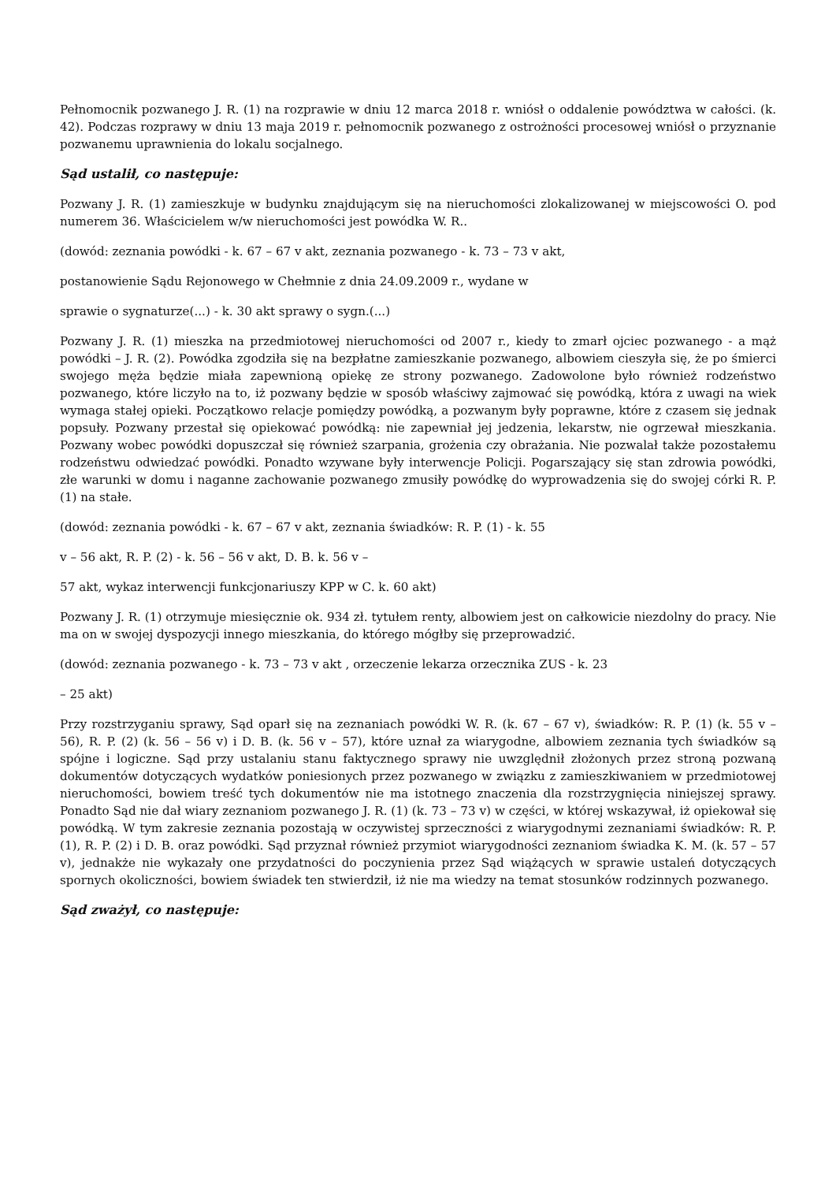Pełnomocnik pozwanego J. R. (1) na rozprawie w dniu 12 marca 2018 r. wniósł o oddalenie powództwa w całości. (k. 42). Podczas rozprawy w dniu 13 maja 2019 r. pełnomocnik pozwanego z ostrożności procesowej wniósł o przyznanie pozwanemu uprawnienia do lokalu socjalnego.
Sąd ustalił, co następuje:
Pozwany J. R. (1) zamieszkuje w budynku znajdującym się na nieruchomości zlokalizowanej w miejscowości O. pod numerem 36. Właścicielem w/w nieruchomości jest powódka W. R..
(dowód: zeznania powódki - k. 67 – 67 v akt, zeznania pozwanego - k. 73 – 73 v akt,
postanowienie Sądu Rejonowego w Chełmnie z dnia 24.09.2009 r., wydane w
sprawie o sygnaturze(...) - k. 30 akt sprawy o sygn.(...)
Pozwany J. R. (1) mieszka na przedmiotowej nieruchomości od 2007 r., kiedy to zmarł ojciec pozwanego - a mąż powódki – J. R. (2). Powódka zgodziła się na bezpłatne zamieszkanie pozwanego, albowiem cieszyła się, że po śmierci swojego męża będzie miała zapewnioną opiekę ze strony pozwanego. Zadowolone było również rodzeństwo pozwanego, które liczyło na to, iż pozwany będzie w sposób właściwy zajmować się powódką, która z uwagi na wiek wymaga stałej opieki. Początkowo relacje pomiędzy powódką, a pozwanym były poprawne, które z czasem się jednak popsuły. Pozwany przestał się opiekować powódką: nie zapewniał jej jedzenia, lekarstw, nie ogrzewał mieszkania. Pozwany wobec powódki dopuszczał się również szarpania, grożenia czy obrażania. Nie pozwalał także pozostałemu rodzeństwu odwiedzać powódki. Ponadto wzywane były interwencje Policji. Pogarszający się stan zdrowia powódki, złe warunki w domu i naganne zachowanie pozwanego zmusiły powódkę do wyprowadzenia się do swojej córki R. P. (1) na stałe.
(dowód: zeznania powódki - k. 67 – 67 v akt, zeznania świadków: R. P. (1) - k. 55
v – 56 akt, R. P. (2) - k. 56 – 56 v akt, D. B. k. 56 v –
57 akt, wykaz interwencji funkcjonariuszy KPP w C. k. 60 akt)
Pozwany J. R. (1) otrzymuje miesięcznie ok. 934 zł. tytułem renty, albowiem jest on całkowicie niezdolny do pracy. Nie ma on w swojej dyspozycji innego mieszkania, do którego mógłby się przeprowadzić.
(dowód: zeznania pozwanego - k. 73 – 73 v akt , orzeczenie lekarza orzecznika ZUS - k. 23
– 25 akt)
Przy rozstrzyganiu sprawy, Sąd oparł się na zeznaniach powódki W. R. (k. 67 – 67 v), świadków: R. P. (1) (k. 55 v – 56), R. P. (2) (k. 56 – 56 v) i D. B. (k. 56 v – 57), które uznał za wiarygodne, albowiem zeznania tych świadków są spójne i logiczne. Sąd przy ustalaniu stanu faktycznego sprawy nie uwzględnił złożonych przez stroną pozwaną dokumentów dotyczących wydatków poniesionych przez pozwanego w związku z zamieszkiwaniem w przedmiotowej nieruchomości, bowiem treść tych dokumentów nie ma istotnego znaczenia dla rozstrzygnięcia niniejszej sprawy. Ponadto Sąd nie dał wiary zeznaniom pozwanego J. R. (1) (k. 73 – 73 v) w części, w której wskazywał, iż opiekował się powódką. W tym zakresie zeznania pozostają w oczywistej sprzeczności z wiarygodnymi zeznaniami świadków: R. P. (1), R. P. (2) i D. B. oraz powódki. Sąd przyznał również przymiot wiarygodności zeznaniom świadka K. M. (k. 57 – 57 v), jednakże nie wykazały one przydatności do poczynienia przez Sąd wiążących w sprawie ustaleń dotyczących spornych okoliczności, bowiem świadek ten stwierdził, iż nie ma wiedzy na temat stosunków rodzinnych pozwanego.
Sąd zważył, co następuje: